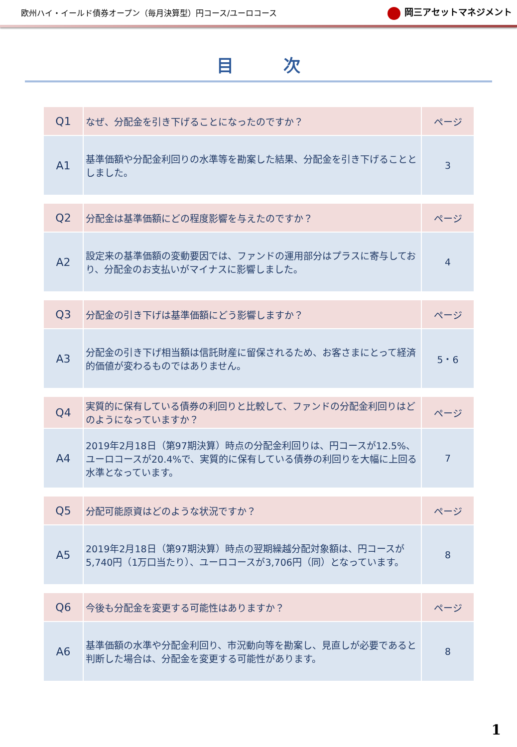欧州ハイ・イールド債券オープン（毎月決算型）円コース/ユーロコース
岡三アセットマネジメント
目次
| Q1 | なぜ、分配金を引き下げることになったのですか？ | ページ |
| A1 | 基準価額や分配金利回りの水準等を勘案した結果、分配金を引き下げることとしました。 | 3 |
| Q2 | 分配金は基準価額にどの程度影響を与えたのですか？ | ページ |
| A2 | 設定来の基準価額の変動要因では、ファンドの運用部分はプラスに寄与しており、分配金のお支払いがマイナスに影響しました。 | 4 |
| Q3 | 分配金の引き下げは基準価額にどう影響しますか？ | ページ |
| A3 | 分配金の引き下げ相当額は信託財産に留保されるため、お客さまにとって経済的価値が変わるものではありません。 | 5・6 |
| Q4 | 実質的に保有している債券の利回りと比較して、ファンドの分配金利回りはどのようになっていますか？ | ページ |
| A4 | 2019年2月18日（第97期決算）時点の分配金利回りは、円コースが12.5%、ユーロコースが20.4%で、実質的に保有している債券の利回りを大幅に上回る水準となっています。 | 7 |
| Q5 | 分配可能原資はどのような状況ですか？ | ページ |
| A5 | 2019年2月18日（第97期決算）時点の翌期繰越分配対象額は、円コースが5,740円（1万口当たり）、ユーロコースが3,706円（同）となっています。 | 8 |
| Q6 | 今後も分配金を変更する可能性はありますか？ | ページ |
| A6 | 基準価額の水準や分配金利回り、市況動向等を勘案し、見直しが必要であると判断した場合は、分配金を変更する可能性があります。 | 8 |
1